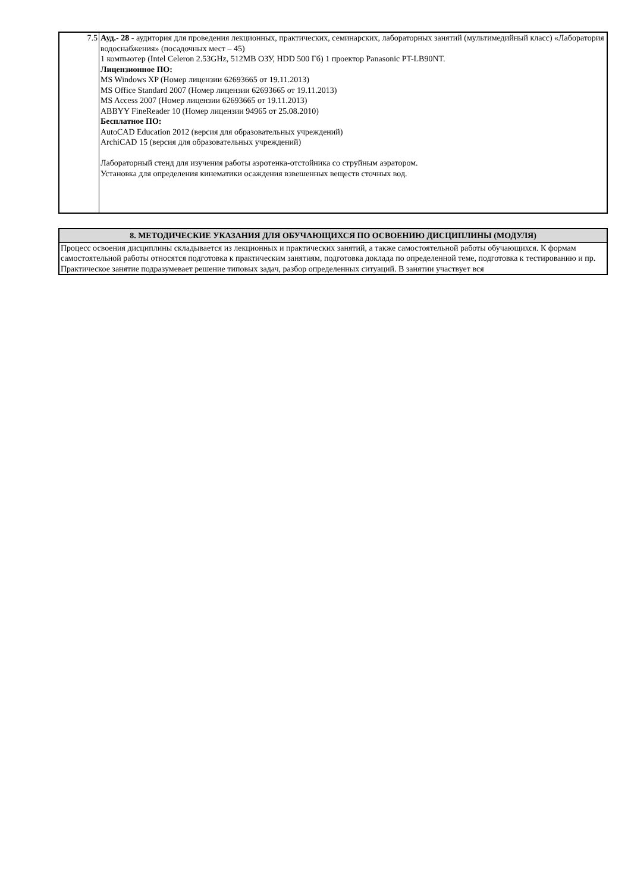| 7.5 | Ауд.- 28 - аудитория для проведения лекционных, практических, семинарских, лабораторных занятий (мультимедийный класс) «Лаборатория водоснабжения» (посадочных мест – 45) 1 компьютер (Intel Celeron 2.53GHz, 512MB ОЗУ, HDD 500 Гб) 1 проектор Panasonic PT-LB90NT. Лицензионное ПО: MS Windows XP (Номер лицензии 62693665 от 19.11.2013) MS Office Standard 2007 (Номер лицензии 62693665 от 19.11.2013) MS Access 2007 (Номер лицензии 62693665 от 19.11.2013) ABBYY FineReader 10 (Номер лицензии 94965 от 25.08.2010) Бесплатное ПО: AutoCAD Education 2012 (версия для образовательных учреждений) ArchiCAD 15 (версия для образовательных учреждений) Лабораторный стенд для изучения работы аэротенка-отстойника со струйным аэратором. Установка для определения кинематики осаждения взвешенных веществ сточных вод. |
| 8. МЕТОДИЧЕСКИЕ УКАЗАНИЯ ДЛЯ ОБУЧАЮЩИХСЯ ПО ОСВОЕНИЮ ДИСЦИПЛИНЫ (МОДУЛЯ) |
| Процесс освоения дисциплины складывается из лекционных и практических занятий, а также самостоятельной работы обучающихся. К формам самостоятельной работы относятся подготовка к практическим занятиям, подготовка доклада по определенной теме, подготовка к тестированию и пр. Практическое занятие подразумевает решение типовых задач, разбор определенных ситуаций. В занятии участвует вся |